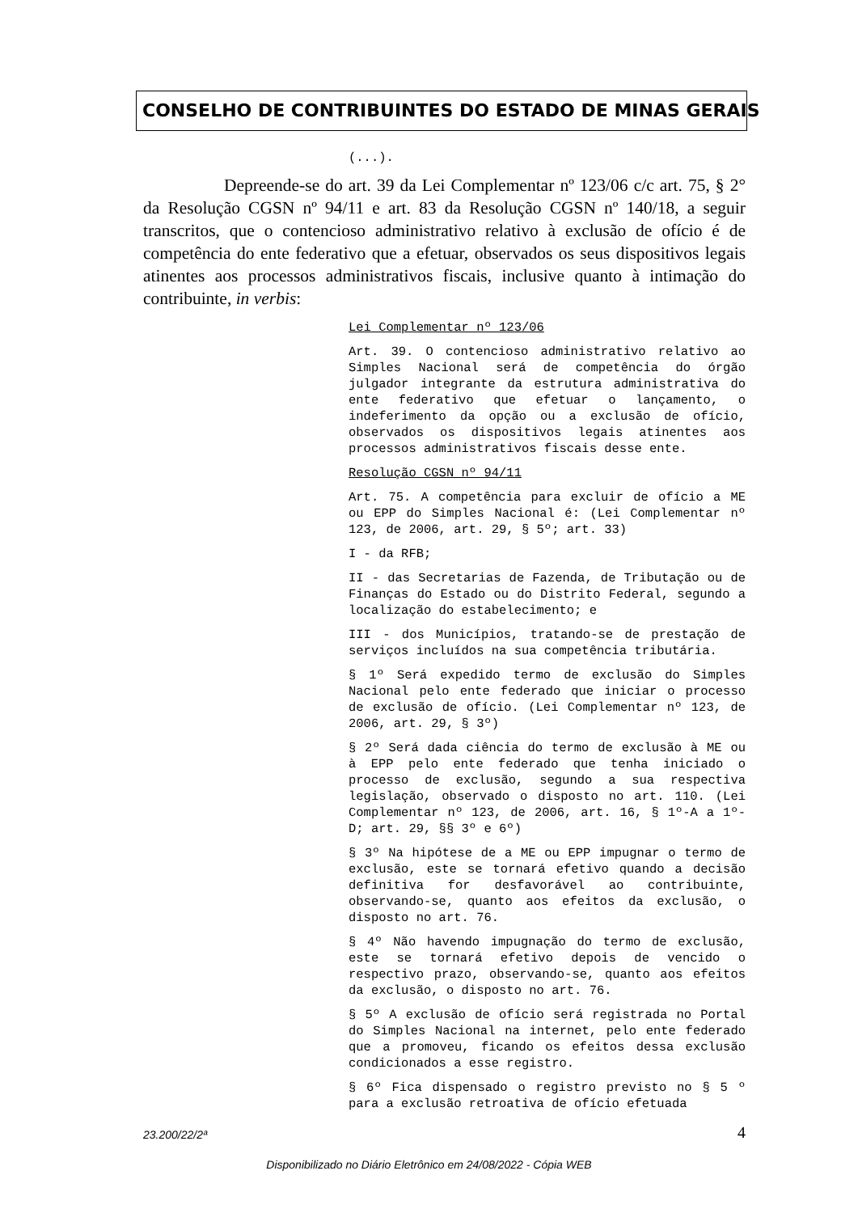CONSELHO DE CONTRIBUINTES DO ESTADO DE MINAS GERAIS
(...).
Depreende-se do art. 39 da Lei Complementar nº 123/06 c/c art. 75, § 2° da Resolução CGSN nº 94/11 e art. 83 da Resolução CGSN nº 140/18, a seguir transcritos, que o contencioso administrativo relativo à exclusão de ofício é de competência do ente federativo que a efetuar, observados os seus dispositivos legais atinentes aos processos administrativos fiscais, inclusive quanto à intimação do contribuinte, in verbis:
Lei Complementar nº 123/06
Art. 39. O contencioso administrativo relativo ao Simples Nacional será de competência do órgão julgador integrante da estrutura administrativa do ente federativo que efetuar o lançamento, o indeferimento da opção ou a exclusão de ofício, observados os dispositivos legais atinentes aos processos administrativos fiscais desse ente.
Resolução CGSN nº 94/11
Art. 75. A competência para excluir de ofício a ME ou EPP do Simples Nacional é: (Lei Complementar nº 123, de 2006, art. 29, § 5º; art. 33)
I - da RFB;
II - das Secretarias de Fazenda, de Tributação ou de Finanças do Estado ou do Distrito Federal, segundo a localização do estabelecimento; e
III - dos Municípios, tratando-se de prestação de serviços incluídos na sua competência tributária.
§ 1º Será expedido termo de exclusão do Simples Nacional pelo ente federado que iniciar o processo de exclusão de ofício. (Lei Complementar nº 123, de 2006, art. 29, § 3º)
§ 2º Será dada ciência do termo de exclusão à ME ou à EPP pelo ente federado que tenha iniciado o processo de exclusão, segundo a sua respectiva legislação, observado o disposto no art. 110. (Lei Complementar nº 123, de 2006, art. 16, § 1º-A a 1º-D; art. 29, §§ 3º e 6º)
§ 3º Na hipótese de a ME ou EPP impugnar o termo de exclusão, este se tornará efetivo quando a decisão definitiva for desfavorável ao contribuinte, observando-se, quanto aos efeitos da exclusão, o disposto no art. 76.
§ 4º Não havendo impugnação do termo de exclusão, este se tornará efetivo depois de vencido o respectivo prazo, observando-se, quanto aos efeitos da exclusão, o disposto no art. 76.
§ 5º A exclusão de ofício será registrada no Portal do Simples Nacional na internet, pelo ente federado que a promoveu, ficando os efeitos dessa exclusão condicionados a esse registro.
§ 6º Fica dispensado o registro previsto no § 5 º para a exclusão retroativa de ofício efetuada
23.200/22/2ª 4
Disponibilizado no Diário Eletrônico em 24/08/2022 - Cópia WEB